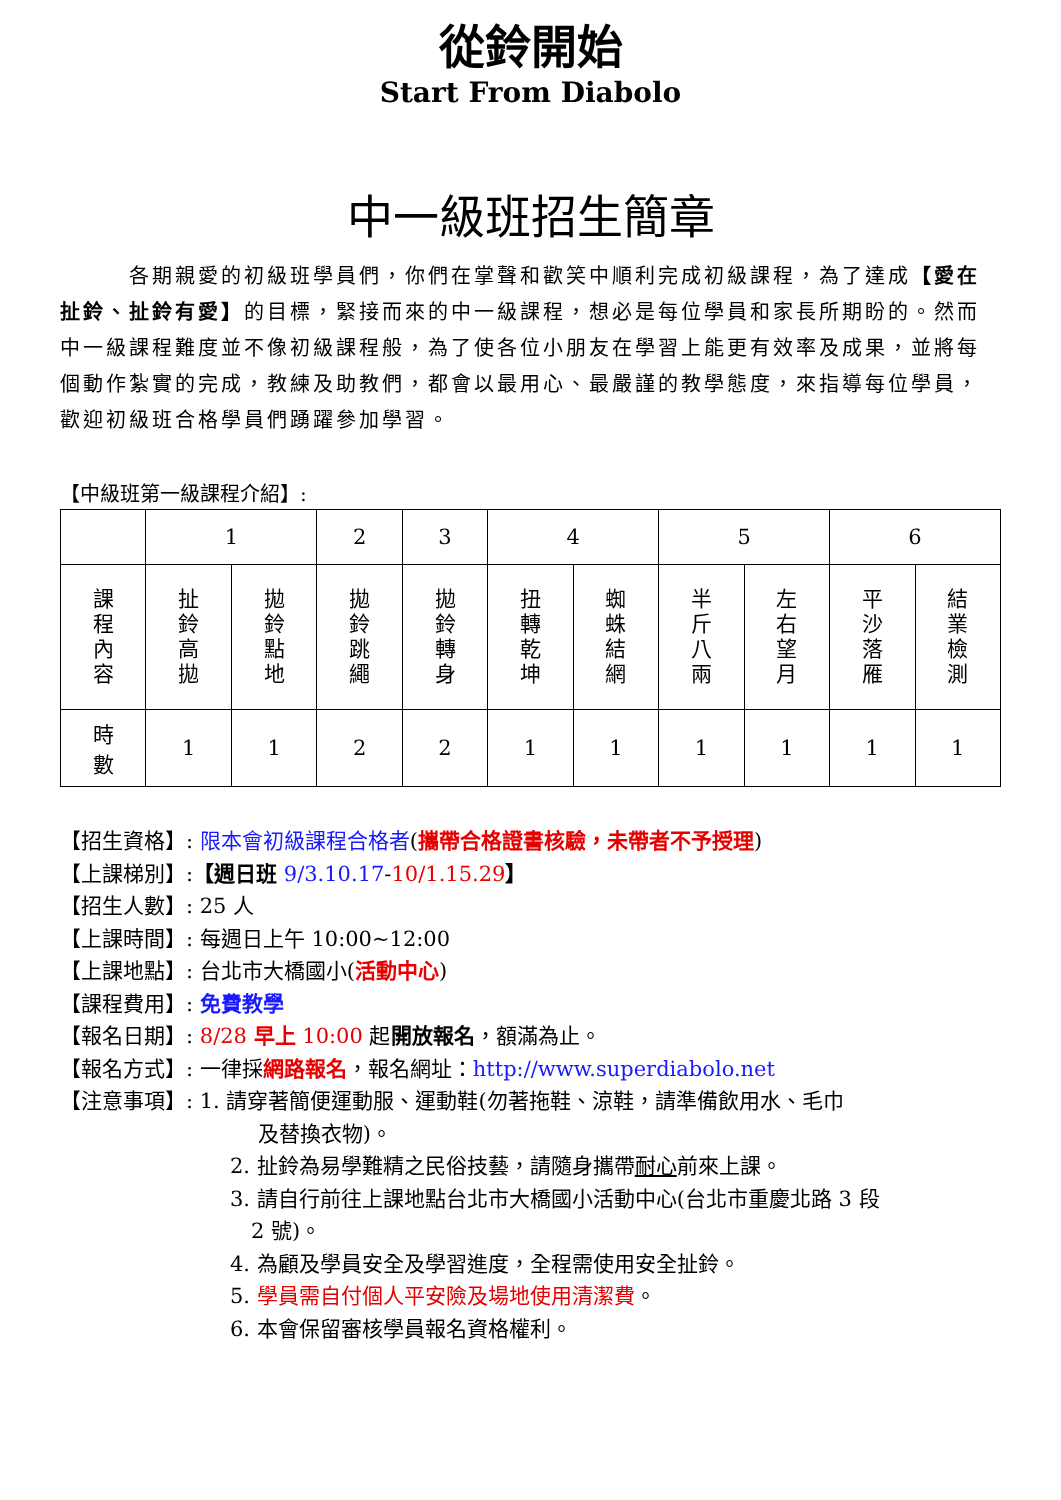從鈴開始
Start From Diabolo
中一級班招生簡章
　　　各期親愛的初級班學員們，你們在掌聲和歡笑中順利完成初級課程，為了達成【愛在扯鈴、扯鈴有愛】的目標，緊接而來的中一級課程，想必是每位學員和家長所期盼的。然而中一級課程難度並不像初級課程般，為了使各位小朋友在學習上能更有效率及成果，並將每個動作紮實的完成，教練及助教們，都會以最用心、最嚴謹的教學態度，來指導每位學員，歡迎初級班合格學員們踴躍參加學習。
【中級班第一級課程介紹】:
| | 1 | | 2 | 3 | 4 | | 5 | | 6 | |
| 課 程 內 容 | 扯 鈴 高 拋 | 拋 鈴 點 地 | 拋 鈴 跳 繩 | 拋 鈴 轉 身 | 扭 轉 乾 坤 | 蜘 蛛 結 網 | 半 斤 八 兩 | 左 右 望 月 | 平 沙 落 雁 | 結 業 檢 測 |
| 時 數 | 1 | 1 | 2 | 2 | 1 | 1 | 1 | 1 | 1 | 1 |
【招生資格】: 限本會初級課程合格者(攜帶合格證書核驗，未帶者不予授理)
【上課梯別】:【週日班 9/3.10.17-10/1.15.29】
【招生人數】: 25 人
【上課時間】: 每週日上午 10:00~12:00
【上課地點】: 台北市大橋國小(活動中心)
【課程費用】: 免費教學
【報名日期】: 8/28 早上 10:00 起開放報名，額滿為止。
【報名方式】: 一律採網路報名，報名網址：http://www.superdiabolo.net
【注意事項】: 1. 請穿著簡便運動服、運動鞋(勿著拖鞋、涼鞋，請準備飲用水、毛巾
　 及替換衣物)。
2. 扯鈴為易學難精之民俗技藝，請隨身攜帶耐心前來上課。
3. 請自行前往上課地點台北市大橋國小活動中心(台北市重慶北路 3 段
　2 號)。
4. 為顧及學員安全及學習進度，全程需使用安全扯鈴。
5. 學員需自付個人平安險及場地使用清潔費。
6. 本會保留審核學員報名資格權利。